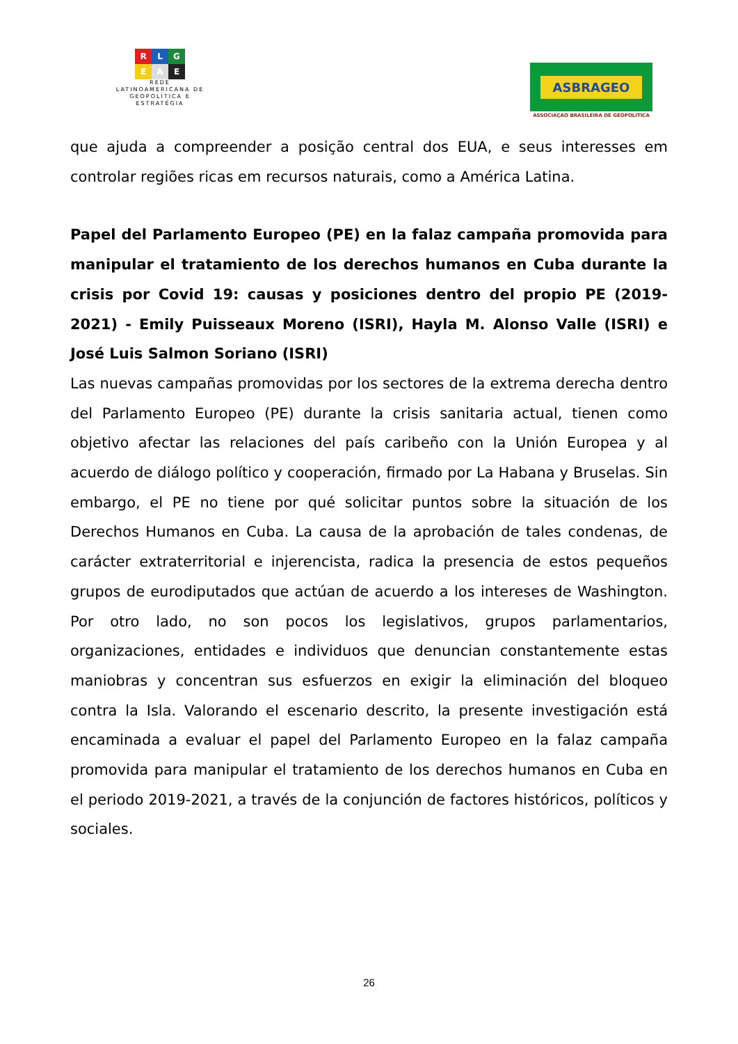R L G
E A E
REDE LATINOAMERICANA DE GEOPOLÍTICA E ESTRATÉGIA
ASBRAGEO
ASSOCIAÇAO BRASILEIRA DE GEOPOLITICA
que ajuda a compreender a posição central dos EUA, e seus interesses em controlar regiões ricas em recursos naturais, como a América Latina.
Papel del Parlamento Europeo (PE) en la falaz campaña promovida para manipular el tratamiento de los derechos humanos en Cuba durante la crisis por Covid 19: causas y posiciones dentro del propio PE (2019-2021) - Emily Puisseaux Moreno (ISRI), Hayla M. Alonso Valle (ISRI) e José Luis Salmon Soriano (ISRI)
Las nuevas campañas promovidas por los sectores de la extrema derecha dentro del Parlamento Europeo (PE) durante la crisis sanitaria actual, tienen como objetivo afectar las relaciones del país caribeño con la Unión Europea y al acuerdo de diálogo político y cooperación, firmado por La Habana y Bruselas. Sin embargo, el PE no tiene por qué solicitar puntos sobre la situación de los Derechos Humanos en Cuba. La causa de la aprobación de tales condenas, de carácter extraterritorial e injerencista, radica la presencia de estos pequeños grupos de eurodiputados que actúan de acuerdo a los intereses de Washington. Por otro lado, no son pocos los legislativos, grupos parlamentarios, organizaciones, entidades e individuos que denuncian constantemente estas maniobras y concentran sus esfuerzos en exigir la eliminación del bloqueo contra la Isla. Valorando el escenario descrito, la presente investigación está encaminada a evaluar el papel del Parlamento Europeo en la falaz campaña promovida para manipular el tratamiento de los derechos humanos en Cuba en el periodo 2019-2021, a través de la conjunción de factores históricos, políticos y sociales.
26